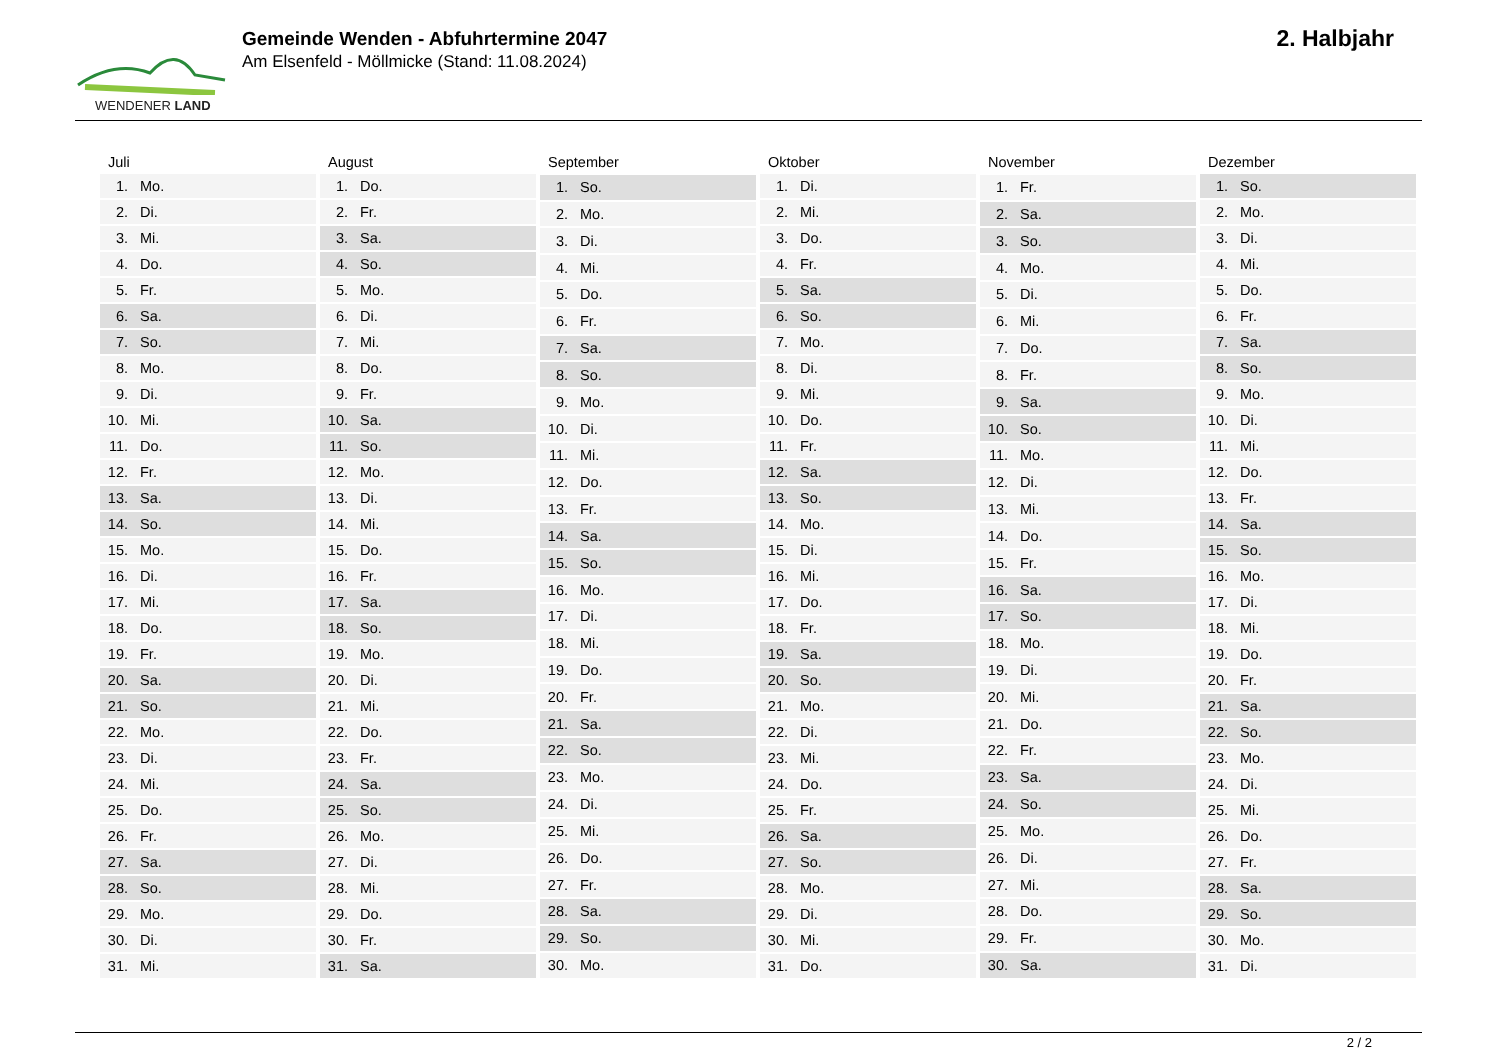WENDENER LAND
Gemeinde Wenden - Abfuhrtermine 2047
Am Elsenfeld - Möllmicke (Stand: 11.08.2024)
2. Halbjahr
| Juli | |
| --- | --- |
| 1. | Mo. |
| 2. | Di. |
| 3. | Mi. |
| 4. | Do. |
| 5. | Fr. |
| 6. | Sa. |
| 7. | So. |
| 8. | Mo. |
| 9. | Di. |
| 10. | Mi. |
| 11. | Do. |
| 12. | Fr. |
| 13. | Sa. |
| 14. | So. |
| 15. | Mo. |
| 16. | Di. |
| 17. | Mi. |
| 18. | Do. |
| 19. | Fr. |
| 20. | Sa. |
| 21. | So. |
| 22. | Mo. |
| 23. | Di. |
| 24. | Mi. |
| 25. | Do. |
| 26. | Fr. |
| 27. | Sa. |
| 28. | So. |
| 29. | Mo. |
| 30. | Di. |
| 31. | Mi. |
| August | |
| --- | --- |
| 1. | Do. |
| 2. | Fr. |
| 3. | Sa. |
| 4. | So. |
| 5. | Mo. |
| 6. | Di. |
| 7. | Mi. |
| 8. | Do. |
| 9. | Fr. |
| 10. | Sa. |
| 11. | So. |
| 12. | Mo. |
| 13. | Di. |
| 14. | Mi. |
| 15. | Do. |
| 16. | Fr. |
| 17. | Sa. |
| 18. | So. |
| 19. | Mo. |
| 20. | Di. |
| 21. | Mi. |
| 22. | Do. |
| 23. | Fr. |
| 24. | Sa. |
| 25. | So. |
| 26. | Mo. |
| 27. | Di. |
| 28. | Mi. |
| 29. | Do. |
| 30. | Fr. |
| 31. | Sa. |
| September | |
| --- | --- |
| 1. | So. |
| 2. | Mo. |
| 3. | Di. |
| 4. | Mi. |
| 5. | Do. |
| 6. | Fr. |
| 7. | Sa. |
| 8. | So. |
| 9. | Mo. |
| 10. | Di. |
| 11. | Mi. |
| 12. | Do. |
| 13. | Fr. |
| 14. | Sa. |
| 15. | So. |
| 16. | Mo. |
| 17. | Di. |
| 18. | Mi. |
| 19. | Do. |
| 20. | Fr. |
| 21. | Sa. |
| 22. | So. |
| 23. | Mo. |
| 24. | Di. |
| 25. | Mi. |
| 26. | Do. |
| 27. | Fr. |
| 28. | Sa. |
| 29. | So. |
| 30. | Mo. |
| Oktober | |
| --- | --- |
| 1. | Di. |
| 2. | Mi. |
| 3. | Do. |
| 4. | Fr. |
| 5. | Sa. |
| 6. | So. |
| 7. | Mo. |
| 8. | Di. |
| 9. | Mi. |
| 10. | Do. |
| 11. | Fr. |
| 12. | Sa. |
| 13. | So. |
| 14. | Mo. |
| 15. | Di. |
| 16. | Mi. |
| 17. | Do. |
| 18. | Fr. |
| 19. | Sa. |
| 20. | So. |
| 21. | Mo. |
| 22. | Di. |
| 23. | Mi. |
| 24. | Do. |
| 25. | Fr. |
| 26. | Sa. |
| 27. | So. |
| 28. | Mo. |
| 29. | Di. |
| 30. | Mi. |
| 31. | Do. |
| November | |
| --- | --- |
| 1. | Fr. |
| 2. | Sa. |
| 3. | So. |
| 4. | Mo. |
| 5. | Di. |
| 6. | Mi. |
| 7. | Do. |
| 8. | Fr. |
| 9. | Sa. |
| 10. | So. |
| 11. | Mo. |
| 12. | Di. |
| 13. | Mi. |
| 14. | Do. |
| 15. | Fr. |
| 16. | Sa. |
| 17. | So. |
| 18. | Mo. |
| 19. | Di. |
| 20. | Mi. |
| 21. | Do. |
| 22. | Fr. |
| 23. | Sa. |
| 24. | So. |
| 25. | Mo. |
| 26. | Di. |
| 27. | Mi. |
| 28. | Do. |
| 29. | Fr. |
| 30. | Sa. |
| Dezember | |
| --- | --- |
| 1. | So. |
| 2. | Mo. |
| 3. | Di. |
| 4. | Mi. |
| 5. | Do. |
| 6. | Fr. |
| 7. | Sa. |
| 8. | So. |
| 9. | Mo. |
| 10. | Di. |
| 11. | Mi. |
| 12. | Do. |
| 13. | Fr. |
| 14. | Sa. |
| 15. | So. |
| 16. | Mo. |
| 17. | Di. |
| 18. | Mi. |
| 19. | Do. |
| 20. | Fr. |
| 21. | Sa. |
| 22. | So. |
| 23. | Mo. |
| 24. | Di. |
| 25. | Mi. |
| 26. | Do. |
| 27. | Fr. |
| 28. | Sa. |
| 29. | So. |
| 30. | Mo. |
| 31. | Di. |
2 / 2